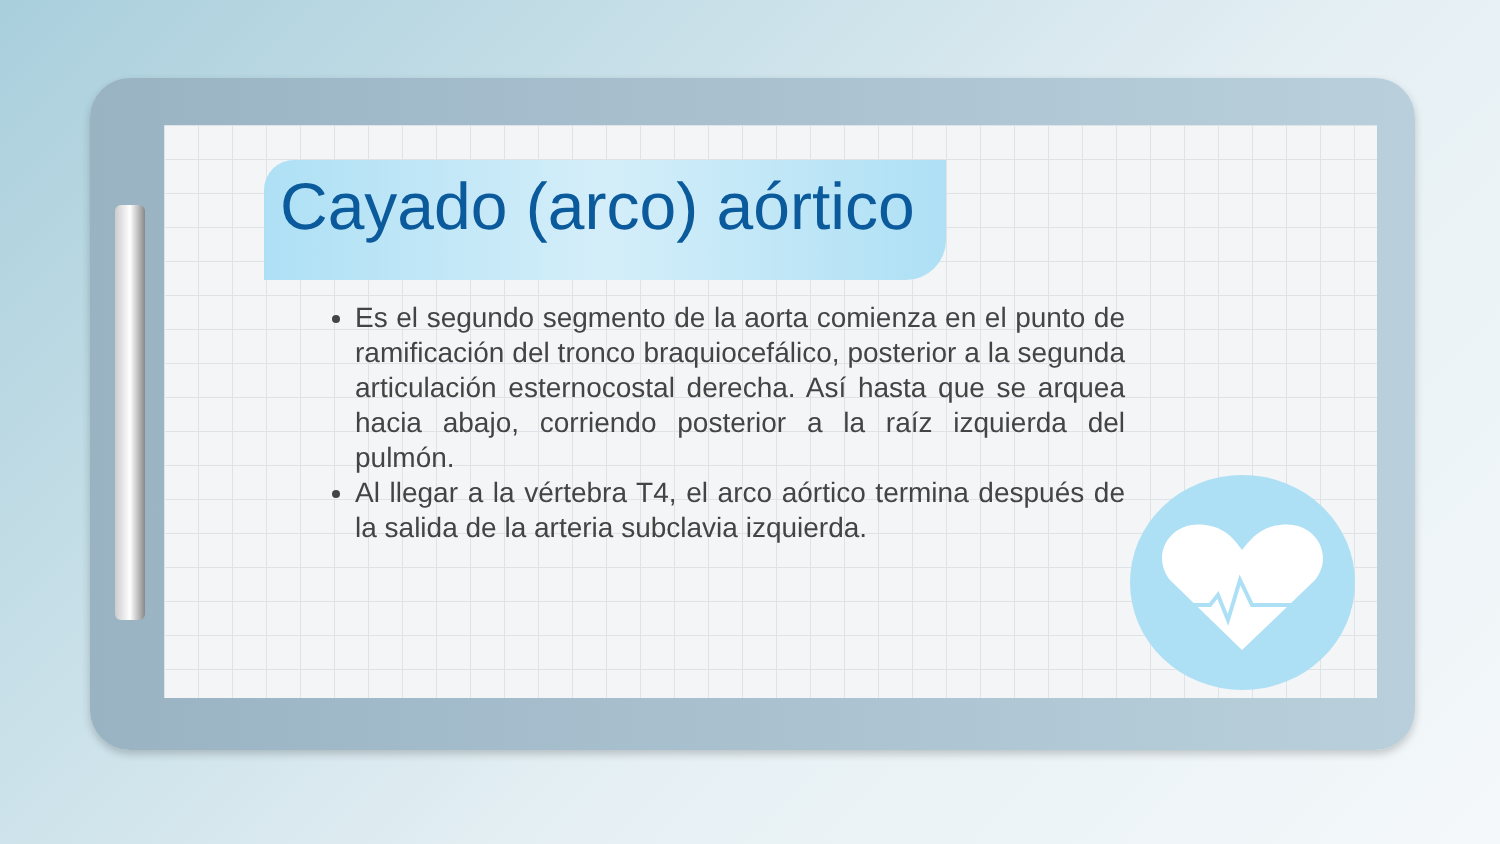Cayado (arco) aórtico
Es el segundo segmento de la aorta comienza en el punto de ramificación del tronco braquiocefálico, posterior a la segunda articulación esternocostal derecha. Así hasta que se arquea hacia abajo, corriendo posterior a la raíz izquierda del pulmón.
Al llegar a la vértebra T4, el arco aórtico termina después de la salida de la arteria subclavia izquierda.